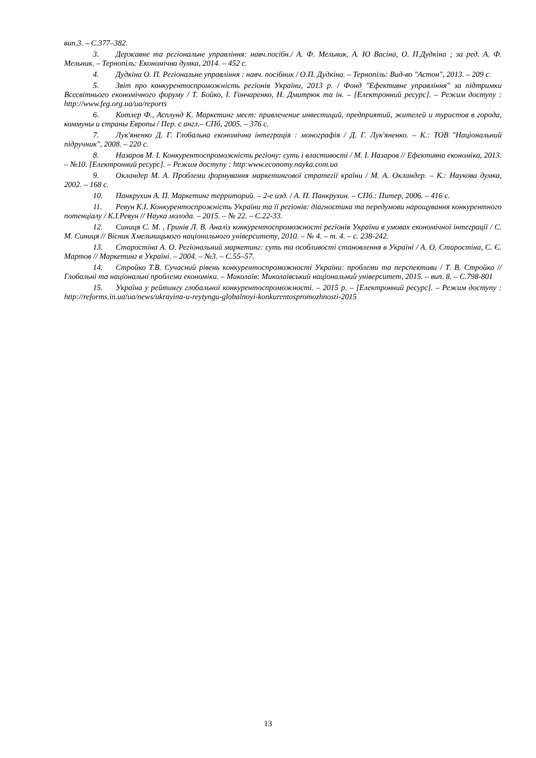вип.3. – С.377–382.
3. Державне та регіональне управління: навч.посібн./ А. Ф. Мельник, А. Ю Васіна, О. П.Дудкіна ; за ред. А. Ф. Мельник. – Тернопіль: Економічна думка, 2014. – 452 с.
4. Дудкіна О. П. Регіональне управління : навч. посібник / О.П. Дудкіна. – Тернопіль: Вид-во "Астон", 2013. – 209 с.
5. Звіт про конкурентоспроможність регіонів України, 2013 р. / Фонд "Ефективне управління" за підтримки Всесвітнього економічного форуму / Т. Бойко, І. Гончаренко, Н. Дмитрюк та ін. – [Електронний ресурс]. – Режим доступу : http://www.feg.org.ua/ua/reports
6. Котлер Ф., Асплунд К. Маркетинг мест: привлечение инвестиций, предприятий, жителей и туристов в города, коммуны и страны Европы / Пер. с англ.– СПб, 2005. – 376 с.
7. Лук'яненко Д. Г. Глобальна економічна інтеграція : монографія / Д. Г. Лук'яненко. – К.: ТОВ "Національний підручник", 2008. – 220 с.
8. Назаров М. І. Конкурентоспроможність регіону: суть і властивості / М. І. Назаров // Ефективна економіка, 2013. – №10. [Електронний ресурс]. – Режим доступу : http:www.economy.nayka.com.ua
9. Окландер М. А. Проблеми формування маркетингової стратегії країни / М. А. Окландер. – К.: Наукова думка, 2002. – 168 с.
10. Панкрухин А. П. Маркетинг территорий. – 2-е изд. / А. П. Панкрухин. – СПб.: Питер, 2006. – 416 с.
11. Ревун К.І. Конкурентоспрожність України та її регіонів: діагностика та передумови нарощування конкурентного потенціалу / К.І.Ревун // Наука молода. – 2015. – № 22. – С.22-33.
12. Синиця С. М. , Гринів Л. В. Аналіз конкурентоспроможності регіонів України в умовах економічної інтеграції / С. М. Синиця // Вісник Хмельницького національного університету, 2010. – № 4. – т. 4. – с. 238-242.
13. Старостіна А. О. Регіональний маркетинг: суть та особливості становлення в Україні / А. О. Старостіна, С. Є. Мартов // Маркетинг в Україні. – 2004. – №3. – С.55–57.
14. Стройко Т.В. Сучасний рівень конкурентоспроможності України: проблеми та перспективи / Т. В. Стройко // Глобальні та національні проблеми економіки. – Миколаїв: Миколаївський національний університет, 2015. – вип. 8. – С.798-801
15. Україна у рейтингу глобальної конкурентоспроможності. – 2015 р. – [Електронний ресурс]. – Режим доступу : http://reforms.in.ua/ua/news/ukrayina-u-reytyngu-globalnoyi-konkurentospromozhnosti-2015
13